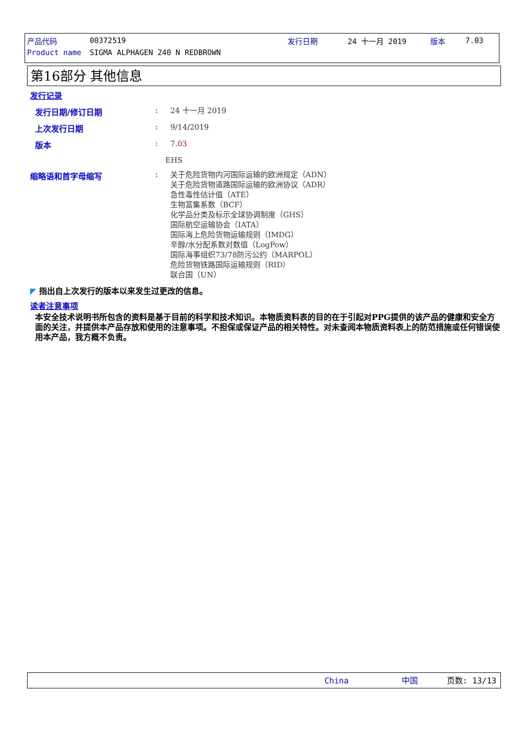| 产品代码 | 00372519 | 发行日期 | 24 十一月 2019 | 版本 | 7.03 |
| Product name | SIGMA ALPHAGEN 240 N REDBROWN | | | | |
第16部分 其他信息
发行记录
发行日期/修订日期 :
24 十一月 2019
上次发行日期 :
9/14/2019
版本 :
7.03
EHS
缩略语和首字母缩写 :
关于危险货物内河国际运输的欧洲规定（ADN）
关于危险货物道路国际运输的欧洲协议（ADR）
急性毒性估计值（ATE）
生物富集系数（BCF）
化学品分类及标示全球协调制度（GHS）
国际航空运输协会（IATA）
国际海上危险货物运输规则（IMDG）
辛醇/水分配系数对数值（LogPow）
国际海事组织73/78防污公约（MARPOL）
危险货物铁路国际运输规则（RID）
联合国（UN）
◤ 指出自上次发行的版本以来发生过更改的信息。
读者注意事项
本安全技术说明书所包含的资料是基于目前的科学和技术知识。本物质资料表的目的在于引起对PPG提供的该产品的健康和安全方面的关注，并提供本产品存放和使用的注意事项。不担保或保证产品的相关特性。对未查阅本物质资料表上的防范措施或任何错误使用本产品，我方概不负责。
China 中国 页数: 13/13